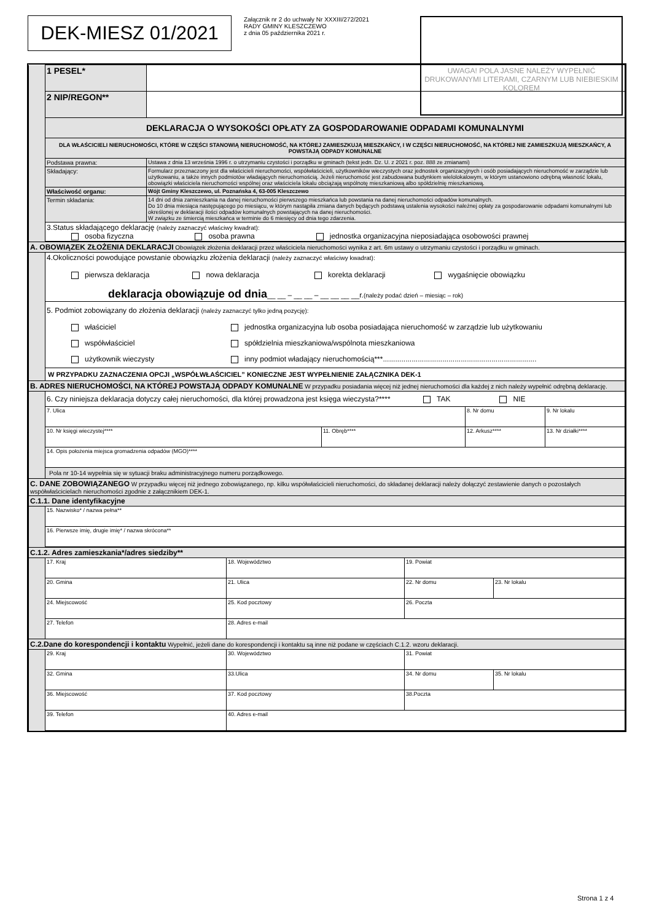DEK-MIESZ 01/2021
Załącznik nr 2 do uchwały Nr XXXIII/272/2021
RADY GMINY KLESZCZEWO
z dnia 05 października 2021 r.
UWAGA! POLA JASNE NALEŻY WYPEŁNIĆ DRUKOWANYMI LITERAMI, CZARNYM LUB NIEBIESKIM KOLOREM
| | 1 PESEL* | |
| | 2 NIP/REGON** | |
| | DEKLARACJA O WYSOKOŚCI OPŁATY ZA GOSPODAROWANIE ODPADAMI KOMUNALNYMI | |
| | DLA WŁAŚCICIELI NIERUCHOMOŚCI, KTÓRE W CZĘŚCI STANOWIĄ NIERUCHOMOŚĆ, NA KTÓREJ ZAMIESZKUJĄ MIESZKAŃCY, I W CZĘŚCI NIERUCHOMOŚĆ, NA KTÓREJ NIE ZAMIESZKUJĄ MIESZKAŃCY, A POWSTAJĄ ODPADY KOMUNALNE | |
| | Podstawa prawna: | Ustawa z dnia 13 września 1996 r. o utrzymaniu czystości i porządku w gminach (tekst jedn. Dz. U. z 2021 r. poz. 888 ze zmianami) |
| | Składający: | Formularz przeznaczony jest dla właścicieli nieruchomości, współwłaścicieli, użytkowników wieczystych oraz jednostek organizacyjnych i osób posiadających nieruchomość w zarządzie lub użytkowaniu, a także innych podmiotów władających nieruchomością. Jeżeli nieruchomość jest zabudowana budynkiem wielolokalowym, w którym ustanowiono odrębną własność lokalu, obowiązki właściciela nieruchomości wspólnej oraz właściciela lokalu obciążają wspólnotę mieszkaniową albo spółdzielnię mieszkaniową. |
| | Właściwość organu: | Wójt Gminy Kleszczewo, ul. Poznańska 4, 63-005 Kleszczewo |
| | Termin składania: | 14 dni od dnia zamieszkania na danej nieruchomości pierwszego mieszkańca lub powstania na danej nieruchomości odpadów komunalnych. Do 10 dnia miesiąca następującego po miesiącu, w którym nastąpiła zmiana danych będących podstawą ustalenia wysokości należnej opłaty za gospodarowanie odpadami komunalnymi lub określonej w deklaracji ilości odpadów komunalnych powstających na danej nieruchomości. W związku ze śmiercią mieszkańca w terminie do 6 miesięcy od dnia tego zdarzenia. |
| | 3.Status składającego deklarację (należy zaznaczyć właściwy kwadrat): osoba fizyczna osoba prawna jednostka organizacyjna nieposiadająca osobowości prawnej | |
| A. OBOWIĄZEK ZŁOŻENIA DEKLARACJI Obowiązek złożenia deklaracji przez właściciela nieruchomości wynika z art. 6m ustawy o utrzymaniu czystości i porządku w gminach. | | | | |
| | 4.Okoliczności powodujące powstanie obowiązku złożenia deklaracji (należy zaznaczyć właściwy kwadrat): pierwsza deklaracja nowa deklaracja korekta deklaracji wygaśnięcie obowiązku deklaracja obowiązuje od dnia __ __ – __ __ – __ __ __ __r. (należy podać dzień – miesiąc – rok) | | | |
| | 5. Podmiot zobowiązany do złożenia deklaracji (należy zaznaczyć tylko jedną pozycję): właściciel jednostka organizacyjna lub osoba posiadająca nieruchomość w zarządzie lub użytkowaniu współwłaściciel spółdzielnia mieszkaniowa/wspólnota mieszkaniowa użytkownik wieczysty inny podmiot władający nieruchomością***........................................................................... | | | |
| | W PRZYPADKU ZAZNACZENIA OPCJI „WSPÓŁWŁAŚCICIEL” KONIECZNE JEST WYPEŁNIENIE ZAŁĄCZNIKA DEK-1 | | | |
| B. ADRES NIERUCHOMOŚCI, NA KTÓREJ POWSTAJĄ ODPADY KOMUNALNE W przypadku posiadania więcej niż jednej nieruchomości dla każdej z nich należy wypełnić odrębną deklarację. | | | | |
| | 6. Czy niniejsza deklaracja dotyczy całej nieruchomości, dla której prowadzona jest księga wieczysta?**** TAK NIE | | | |
| | 7. Ulica | | 8. Nr domu | 9. Nr lokalu |
| | 10. Nr księgi wieczystej**** | 11. Obręb**** | 12. Arkusz**** | 13. Nr działki**** |
| | 14. Opis położenia miejsca gromadzenia odpadów (MGO)**** | | | |
| | Pola nr 10-14 wypełnia się w sytuacji braku administracyjnego numeru porządkowego. | | | |
| C. DANE ZOBOWIĄZANEGO W przypadku więcej niż jednego zobowiązanego, np. kilku współwłaścicieli nieruchomości, do składanej deklaracji należy dołączyć zestawienie danych o pozostałych współwłaścicielach nieruchomości zgodnie z załącznikiem DEK-1. | | | | |
| C.1.1. Dane identyfikacyjne | | | | |
| | 15. Nazwisko* / nazwa pełna** | | | |
| | 16. Pierwsze imię, drugie imię* / nazwa skrócona** | | | |
| C.1.2. Adres zamieszkania*/adres siedziby** | | | | |
| | 17. Kraj | 18. Województwo | 19. Powiat | |
| | 20. Gmina | 21. Ulica | 22. Nr domu | 23. Nr lokalu |
| | 24. Miejscowość | 25. Kod pocztowy | 26. Poczta | |
| | 27. Telefon | 28. Adres e-mail | | |
| C.2.Dane do korespondencji i kontaktu Wypełnić, jeżeli dane do korespondencji i kontaktu są inne niż podane w częściach C.1.2. wzoru deklaracji. | | | | |
| | 29. Kraj | 30. Województwo | 31. Powiat | |
| | 32. Gmina | 33.Ulica | 34. Nr domu | 35. Nr lokalu |
| | 36. Miejscowość | 37. Kod pocztowy | 38.Poczta | |
| | 39. Telefon | 40. Adres e-mail | | |
Strona 1 z 4